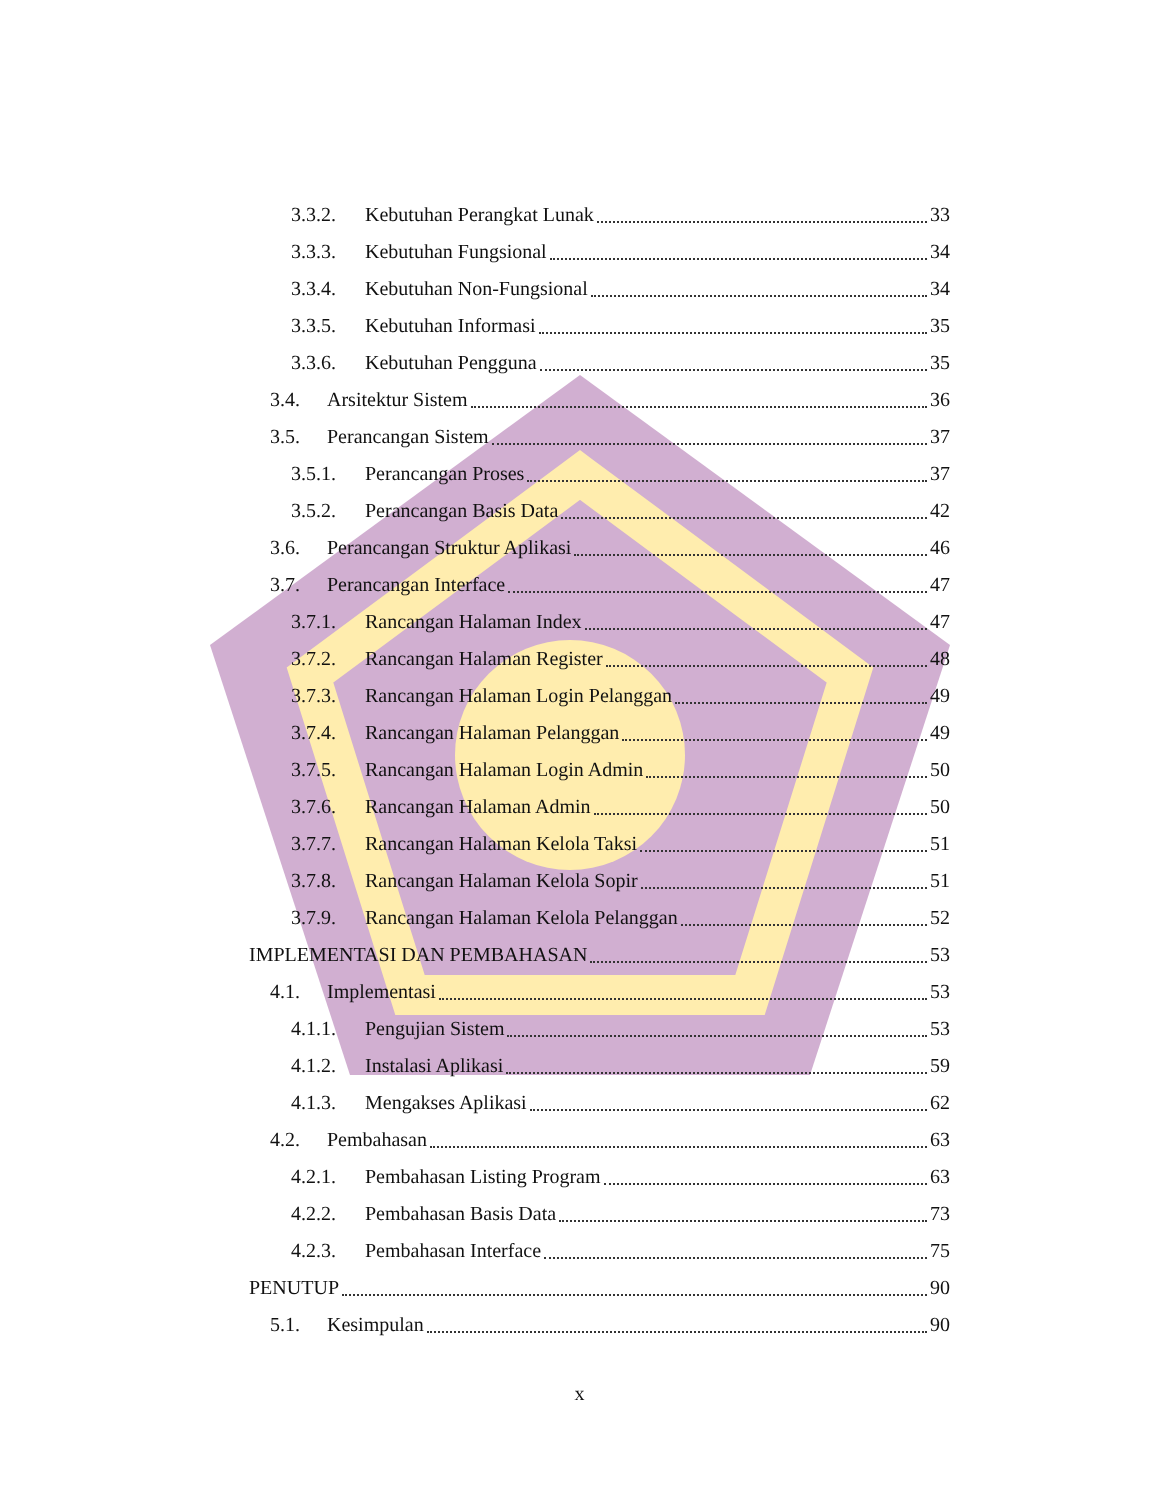3.3.2. Kebutuhan Perangkat Lunak 33
3.3.3. Kebutuhan Fungsional 34
3.3.4. Kebutuhan Non-Fungsional 34
3.3.5. Kebutuhan Informasi 35
3.3.6. Kebutuhan Pengguna 35
3.4. Arsitektur Sistem 36
3.5. Perancangan Sistem 37
3.5.1. Perancangan Proses 37
3.5.2. Perancangan Basis Data 42
3.6. Perancangan Struktur Aplikasi 46
3.7. Perancangan Interface 47
3.7.1. Rancangan Halaman Index 47
3.7.2. Rancangan Halaman Register 48
3.7.3. Rancangan Halaman Login Pelanggan 49
3.7.4. Rancangan Halaman Pelanggan 49
3.7.5. Rancangan Halaman Login Admin 50
3.7.6. Rancangan Halaman Admin 50
3.7.7. Rancangan Halaman Kelola Taksi 51
3.7.8. Rancangan Halaman Kelola Sopir 51
3.7.9. Rancangan Halaman Kelola Pelanggan 52
IMPLEMENTASI DAN PEMBAHASAN 53
4.1. Implementasi 53
4.1.1. Pengujian Sistem 53
4.1.2. Instalasi Aplikasi 59
4.1.3. Mengakses Aplikasi 62
4.2. Pembahasan 63
4.2.1. Pembahasan Listing Program 63
4.2.2. Pembahasan Basis Data 73
4.2.3. Pembahasan Interface 75
PENUTUP 90
5.1. Kesimpulan 90
x